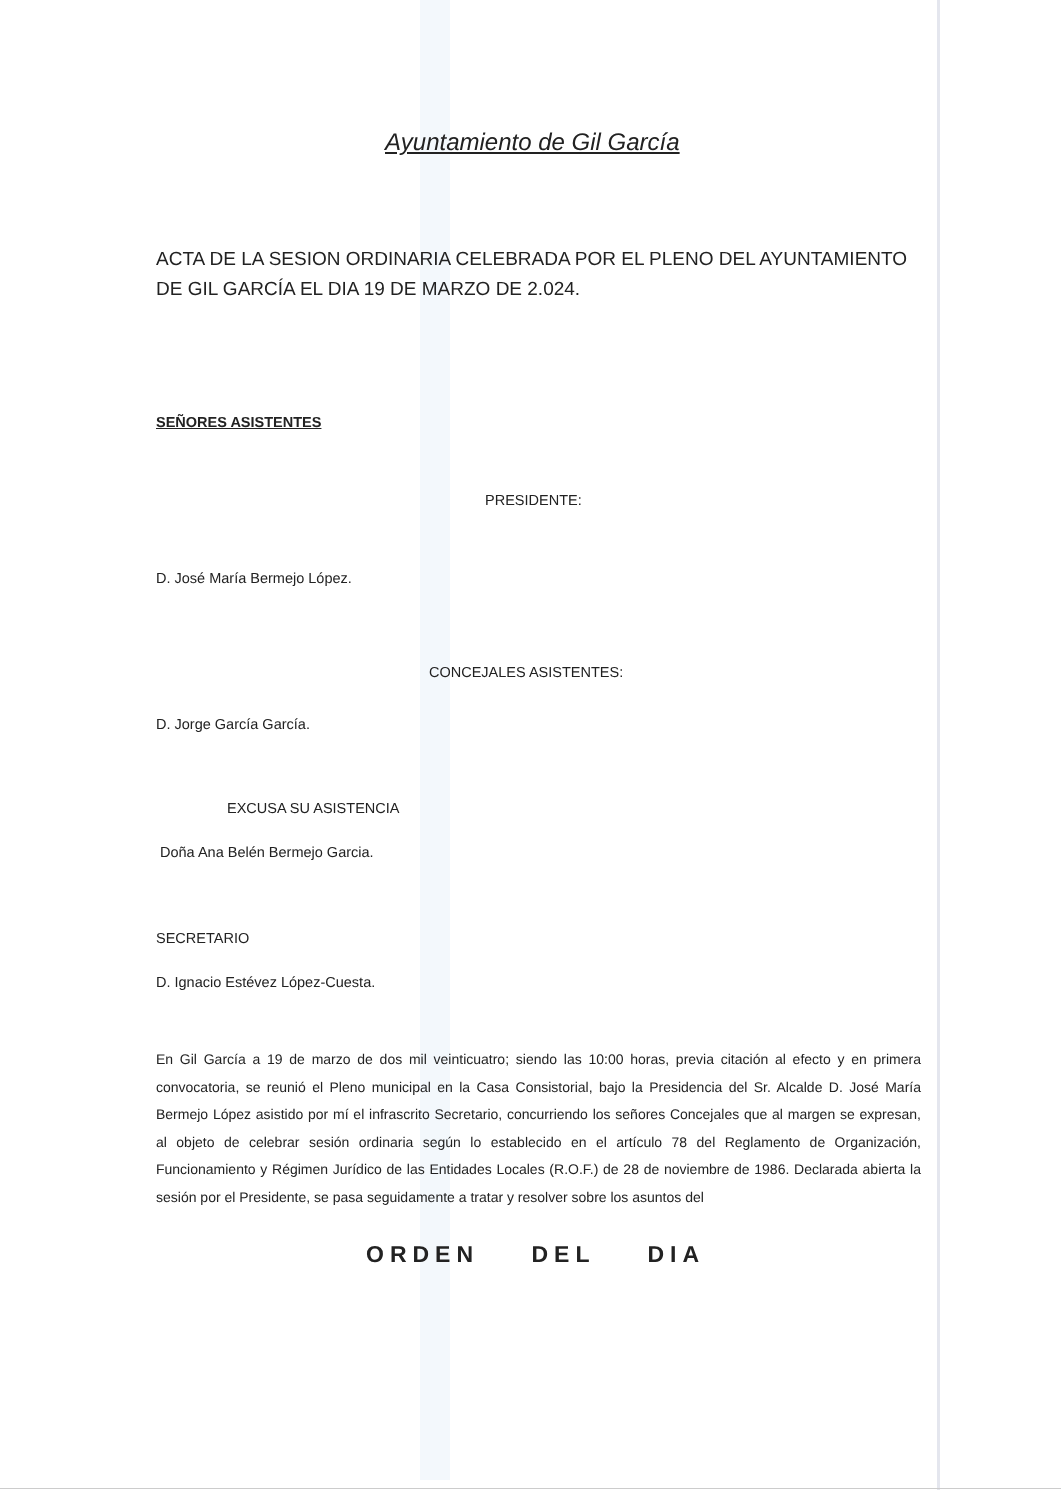Ayuntamiento de Gil García
ACTA DE LA SESION ORDINARIA CELEBRADA POR EL PLENO DEL AYUNTAMIENTO DE GIL GARCÍA EL DIA 19 DE MARZO DE 2.024.
SEÑORES ASISTENTES
PRESIDENTE:
D. José María Bermejo López.
CONCEJALES ASISTENTES:
D. Jorge García García.
EXCUSA SU ASISTENCIA
Doña Ana Belén Bermejo Garcia.
SECRETARIO
D. Ignacio Estévez López-Cuesta.
En Gil García a 19 de marzo de dos mil veinticuatro; siendo las 10:00 horas, previa citación al efecto y en primera convocatoria, se reunió el Pleno municipal en la Casa Consistorial, bajo la Presidencia del Sr. Alcalde D. José María Bermejo López asistido por mí el infrascrito Secretario, concurriendo los señores Concejales que al margen se expresan, al objeto de celebrar sesión ordinaria según lo establecido en el artículo 78 del Reglamento de Organización, Funcionamiento y Régimen Jurídico de las Entidades Locales (R.O.F.) de 28 de noviembre de 1986. Declarada abierta la sesión por el Presidente, se pasa seguidamente a tratar y resolver sobre los asuntos del
ORDEN DEL DIA